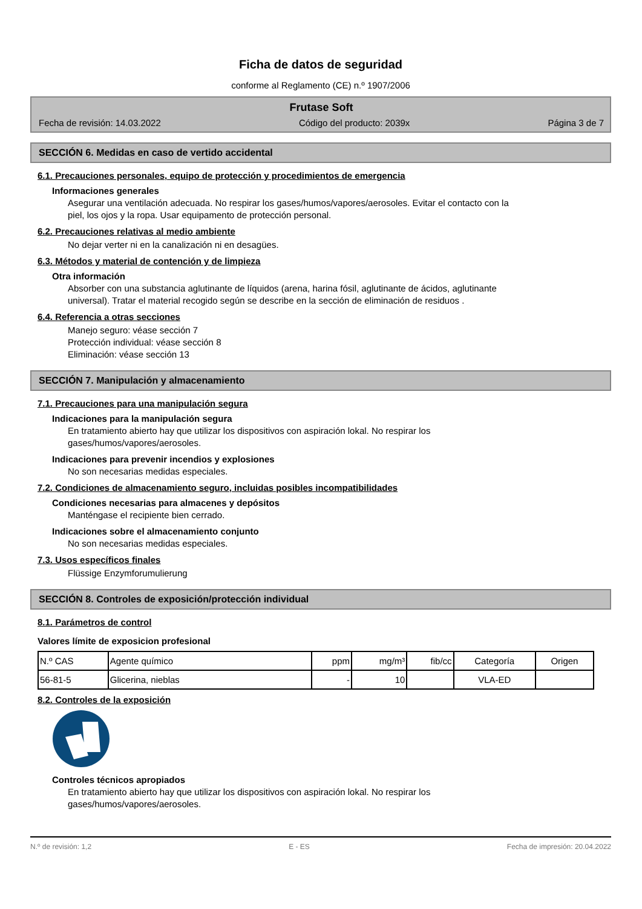Ficha de datos de seguridad
conforme al Reglamento (CE) n.º 1907/2006
Frutase Soft
Fecha de revisión: 14.03.2022 Código del producto: 2039x Página 3 de 7
SECCIÓN 6. Medidas en caso de vertido accidental
6.1. Precauciones personales, equipo de protección y procedimientos de emergencia
Informaciones generales
Asegurar una ventilación adecuada. No respirar los gases/humos/vapores/aerosoles. Evitar el contacto con la
piel, los ojos y la ropa. Usar equipamento de protección personal.
6.2. Precauciones relativas al medio ambiente
No dejar verter ni en la canalización ni en desagües.
6.3. Métodos y material de contención y de limpieza
Otra información
Absorber con una substancia aglutinante de líquidos (arena, harina fósil, aglutinante de ácidos, aglutinante
universal). Tratar el material recogido según se describe en la sección de eliminación de residuos .
6.4. Referencia a otras secciones
Manejo seguro: véase sección 7
Protección individual: véase sección 8
Eliminación: véase sección 13
SECCIÓN 7. Manipulación y almacenamiento
7.1. Precauciones para una manipulación segura
Indicaciones para la manipulación segura
En tratamiento abierto hay que utilizar los dispositivos con aspiración lokal. No respirar los
gases/humos/vapores/aerosoles.
Indicaciones para prevenir incendios y explosiones
No son necesarias medidas especiales.
7.2. Condiciones de almacenamiento seguro, incluidas posibles incompatibilidades
Condiciones necesarias para almacenes y depósitos
Manténgase el recipiente bien cerrado.
Indicaciones sobre el almacenamiento conjunto
No son necesarias medidas especiales.
7.3. Usos específicos finales
Flüssige Enzymforumulierung
SECCIÓN 8. Controles de exposición/protección individual
8.1. Parámetros de control
Valores límite de exposicion profesional
| N.º CAS | Agente químico | ppm | mg/m³ | fib/cc | Categoría | Origen |
| --- | --- | --- | --- | --- | --- | --- |
| 56-81-5 | Glicerina, nieblas | - | 10 | | VLA-ED | |
8.2. Controles de la exposición
Controles técnicos apropiados
En tratamiento abierto hay que utilizar los dispositivos con aspiración lokal. No respirar los
gases/humos/vapores/aerosoles.
N.º de revisión: 1,2 E - ES Fecha de impresión: 20.04.2022